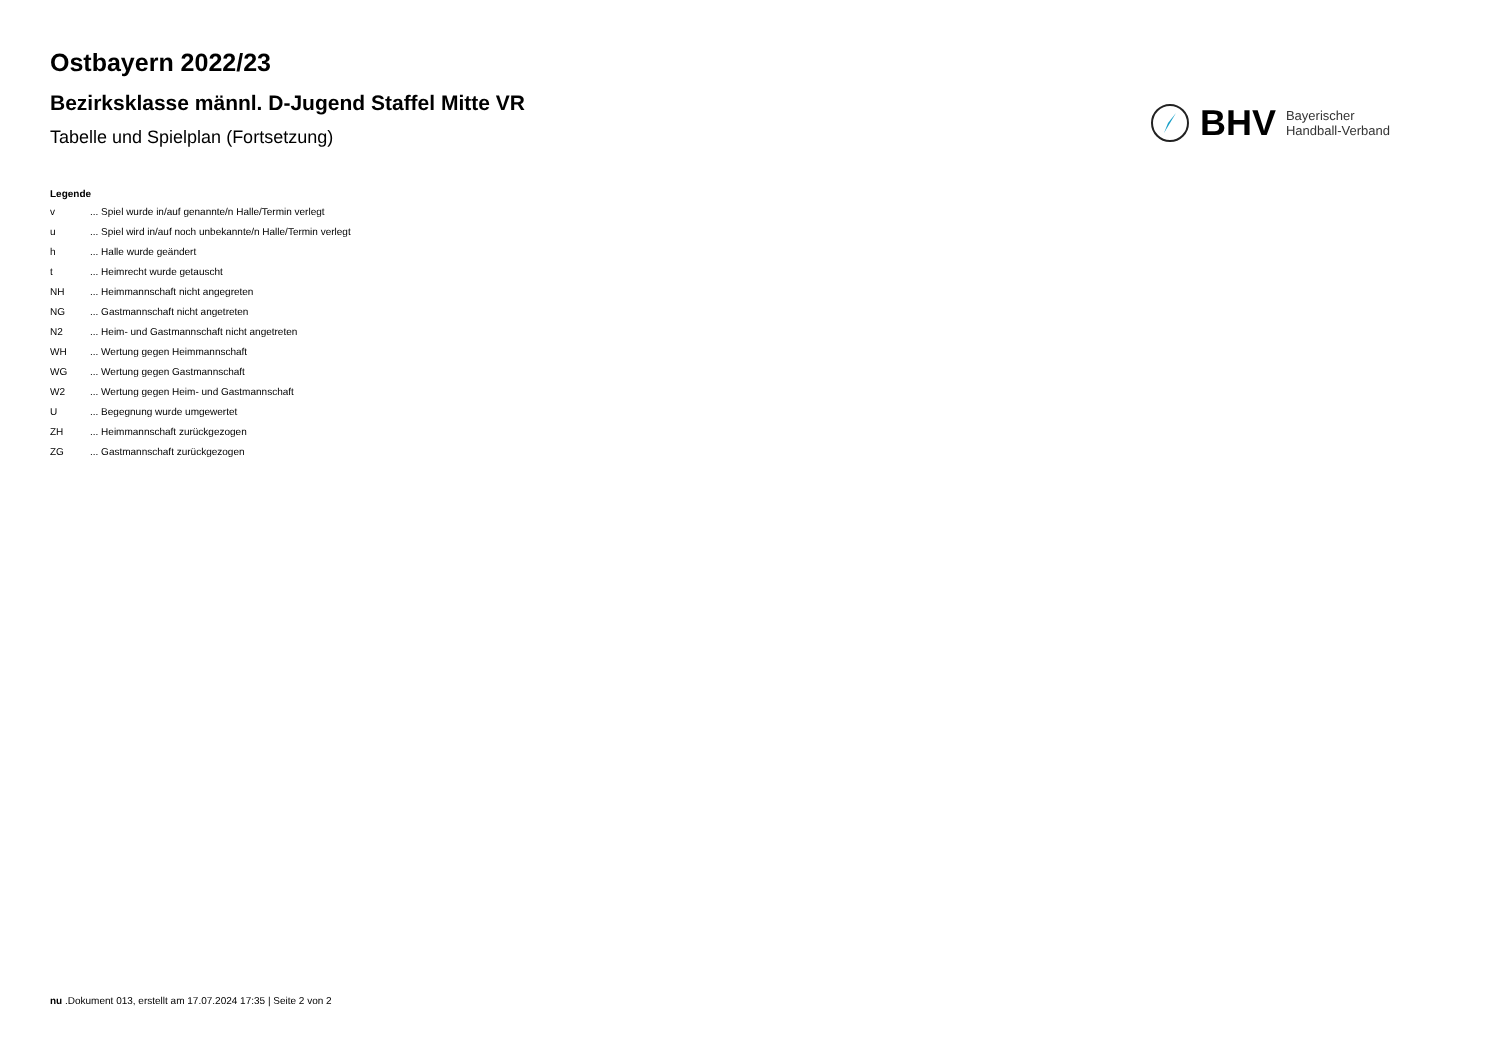Ostbayern 2022/23
Bezirksklasse männl. D-Jugend Staffel Mitte VR
Tabelle und Spielplan (Fortsetzung)
BHV Bayerischer
Handball-Verband
Legende
| v | ... Spiel wurde in/auf genannte/n Halle/Termin verlegt |
| u | ... Spiel wird in/auf noch unbekannte/n Halle/Termin verlegt |
| h | ... Halle wurde geändert |
| t | ... Heimrecht wurde getauscht |
| NH | ... Heimmannschaft nicht angegreten |
| NG | ... Gastmannschaft nicht angetreten |
| N2 | ... Heim- und Gastmannschaft nicht angetreten |
| WH | ... Wertung gegen Heimmannschaft |
| WG | ... Wertung gegen Gastmannschaft |
| W2 | ... Wertung gegen Heim- und Gastmannschaft |
| U | ... Begegnung wurde umgewertet |
| ZH | ... Heimmannschaft zurückgezogen |
| ZG | ... Gastmannschaft zurückgezogen |
nu .Dokument 013, erstellt am 17.07.2024 17:35 | Seite 2 von 2